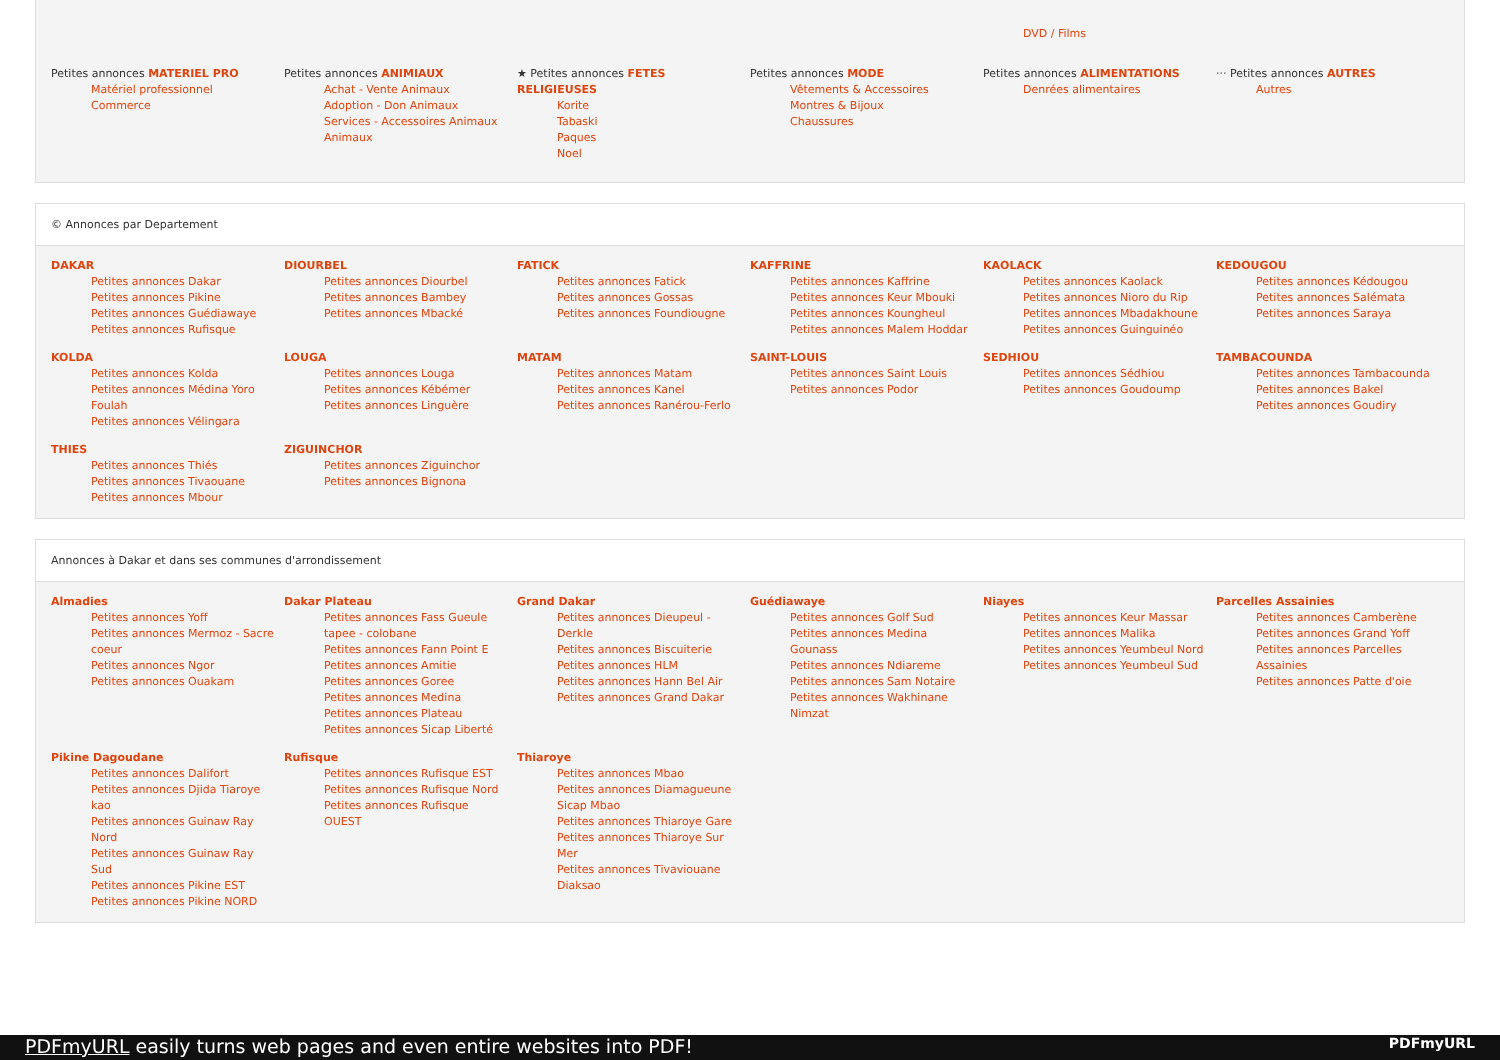DVD / Films
Petites annonces MATERIEL PRO
Matériel professionnel
Commerce
Petites annonces ANIMIAUX
Achat - Vente Animaux
Adoption - Don Animaux
Services - Accessoires Animaux
Animaux
★ Petites annonces FETES RELIGIEUSES
Korite
Tabaski
Paques
Noel
Petites annonces MODE
Vêtements & Accessoires
Montres & Bijoux
Chaussures
Petites annonces ALIMENTATIONS
Denrées alimentaires
··· Petites annonces AUTRES
Autres
© Annonces par Departement
DAKAR
Petites annonces Dakar
Petites annonces Pikine
Petites annonces Guédiawaye
Petites annonces Rufisque
DIOURBEL
Petites annonces Diourbel
Petites annonces Bambey
Petites annonces Mbacké
FATICK
Petites annonces Fatick
Petites annonces Gossas
Petites annonces Foundiougne
KAFFRINE
Petites annonces Kaffrine
Petites annonces Keur Mbouki
Petites annonces Koungheul
Petites annonces Malem Hoddar
KAOLACK
Petites annonces Kaolack
Petites annonces Nioro du Rip
Petites annonces Mbadakhoune
Petites annonces Guinguinéo
KEDOUGOU
Petites annonces Kédougou
Petites annonces Salémata
Petites annonces Saraya
KOLDA
Petites annonces Kolda
Petites annonces Médina Yoro Foulah
Petites annonces Vélingara
LOUGA
Petites annonces Louga
Petites annonces Kébémer
Petites annonces Linguère
MATAM
Petites annonces Matam
Petites annonces Kanel
Petites annonces Ranérou-Ferlo
SAINT-LOUIS
Petites annonces Saint Louis
Petites annonces Podor
SEDHIOU
Petites annonces Sédhiou
Petites annonces Goudoump
TAMBACOUNDA
Petites annonces Tambacounda
Petites annonces Bakel
Petites annonces Goudiry
THIES
Petites annonces Thiés
Petites annonces Tivaouane
Petites annonces Mbour
ZIGUINCHOR
Petites annonces Ziguinchor
Petites annonces Bignona
Annonces à Dakar et dans ses communes d'arrondissement
Almadies
Petites annonces Yoff
Petites annonces Mermoz - Sacre coeur
Petites annonces Ngor
Petites annonces Ouakam
Dakar Plateau
Petites annonces Fass Gueule tapee - colobane
Petites annonces Fann Point E
Petites annonces Amitie
Petites annonces Goree
Petites annonces Medina
Petites annonces Plateau
Petites annonces Sicap Liberté
Grand Dakar
Petites annonces Dieupeul - Derkle
Petites annonces Biscuiterie
Petites annonces HLM
Petites annonces Hann Bel Air
Petites annonces Grand Dakar
Guédiawaye
Petites annonces Golf Sud
Petites annonces Medina Gounass
Petites annonces Ndiareme
Petites annonces Sam Notaire
Petites annonces Wakhinane Nimzat
Niayes
Petites annonces Keur Massar
Petites annonces Malika
Petites annonces Yeumbeul Nord
Petites annonces Yeumbeul Sud
Parcelles Assainies
Petites annonces Camberène
Petites annonces Grand Yoff
Petites annonces Parcelles Assainies
Petites annonces Patte d'oie
Pikine Dagoudane
Petites annonces Dalifort
Petites annonces Djida Tiaroye kao
Petites annonces Guinaw Ray Nord
Petites annonces Guinaw Ray Sud
Petites annonces Pikine EST
Petites annonces Pikine NORD
Rufisque
Petites annonces Rufisque EST
Petites annonces Rufisque Nord
Petites annonces Rufisque OUEST
Thiaroye
Petites annonces Mbao
Petites annonces Diamagueune Sicap Mbao
Petites annonces Thiaroye Gare
Petites annonces Thiaroye Sur Mer
Petites annonces Tivaviouane Diaksao
PDFmyURL easily turns web pages and even entire websites into PDF! PDFmyURL